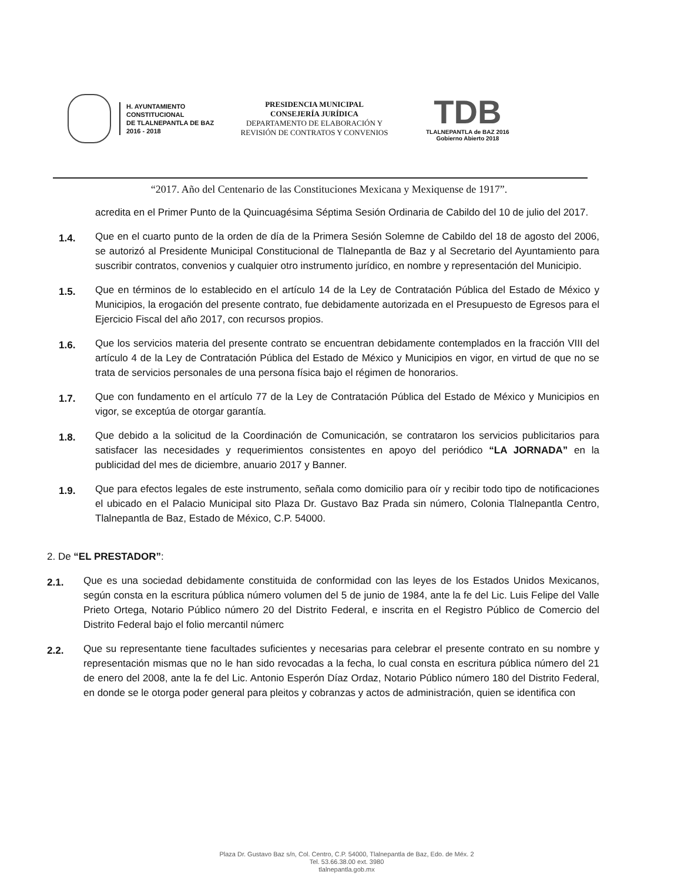H. AYUNTAMIENTO
CONSTITUCIONAL
DE TLALNEPANTLA DE BAZ
2016 - 2018
PRESIDENCIA MUNICIPAL
CONSEJERÍA JURÍDICA
DEPARTAMENTO DE ELABORACIÓN Y
REVISIÓN DE CONTRATOS Y CONVENIOS
TDB
TLALNEPANTLA de BAZ 2016
Gobierno Abierto 2018
“2017. Año del Centenario de las Constituciones Mexicana y Mexiquense de 1917”.
acredita en el Primer Punto de la Quincuagésima Séptima Sesión Ordinaria de Cabildo del 10 de julio del 2017.
1.4.
Que en el cuarto punto de la orden de día de la Primera Sesión Solemne de Cabildo del 18 de agosto del 2006, se autorizó al Presidente Municipal Constitucional de Tlalnepantla de Baz y al Secretario del Ayuntamiento para suscribir contratos, convenios y cualquier otro instrumento jurídico, en nombre y representación del Municipio.
1.5.
Que en términos de lo establecido en el artículo 14 de la Ley de Contratación Pública del Estado de México y Municipios, la erogación del presente contrato, fue debidamente autorizada en el Presupuesto de Egresos para el Ejercicio Fiscal del año 2017, con recursos propios.
1.6.
Que los servicios materia del presente contrato se encuentran debidamente contemplados en la fracción VIII del artículo 4 de la Ley de Contratación Pública del Estado de México y Municipios en vigor, en virtud de que no se trata de servicios personales de una persona física bajo el régimen de honorarios.
1.7.
Que con fundamento en el artículo 77 de la Ley de Contratación Pública del Estado de México y Municipios en vigor, se exceptúa de otorgar garantía.
1.8.
Que debido a la solicitud de la Coordinación de Comunicación, se contrataron los servicios publicitarios para satisfacer las necesidades y requerimientos consistentes en apoyo del periódico “LA JORNADA” en la publicidad del mes de diciembre, anuario 2017 y Banner.
1.9.
Que para efectos legales de este instrumento, señala como domicilio para oír y recibir todo tipo de notificaciones el ubicado en el Palacio Municipal sito Plaza Dr. Gustavo Baz Prada sin número, Colonia Tlalnepantla Centro, Tlalnepantla de Baz, Estado de México, C.P. 54000.
2. De “EL PRESTADOR”:
2.1.
Que es una sociedad debidamente constituida de conformidad con las leyes de los Estados Unidos Mexicanos, según consta en la escritura pública número volumen del 5 de junio de 1984, ante la fe del Lic. Luis Felipe del Valle Prieto Ortega, Notario Público número 20 del Distrito Federal, e inscrita en el Registro Público de Comercio del Distrito Federal bajo el folio mercantil númerc
2.2.
Que su representante tiene facultades suficientes y necesarias para celebrar el presente contrato en su nombre y representación mismas que no le han sido revocadas a la fecha, lo cual consta en escritura pública número del 21 de enero del 2008, ante la fe del Lic. Antonio Esperón Díaz Ordaz, Notario Público número 180 del Distrito Federal, en donde se le otorga poder general para pleitos y cobranzas y actos de administración, quien se identifica con
Plaza Dr. Gustavo Baz s/n, Col. Centro, C.P. 54000, Tlalnepantla de Baz, Edo. de Méx. 2
Tel. 53.66.38.00 ext. 3980
tlalnepantla.gob.mx